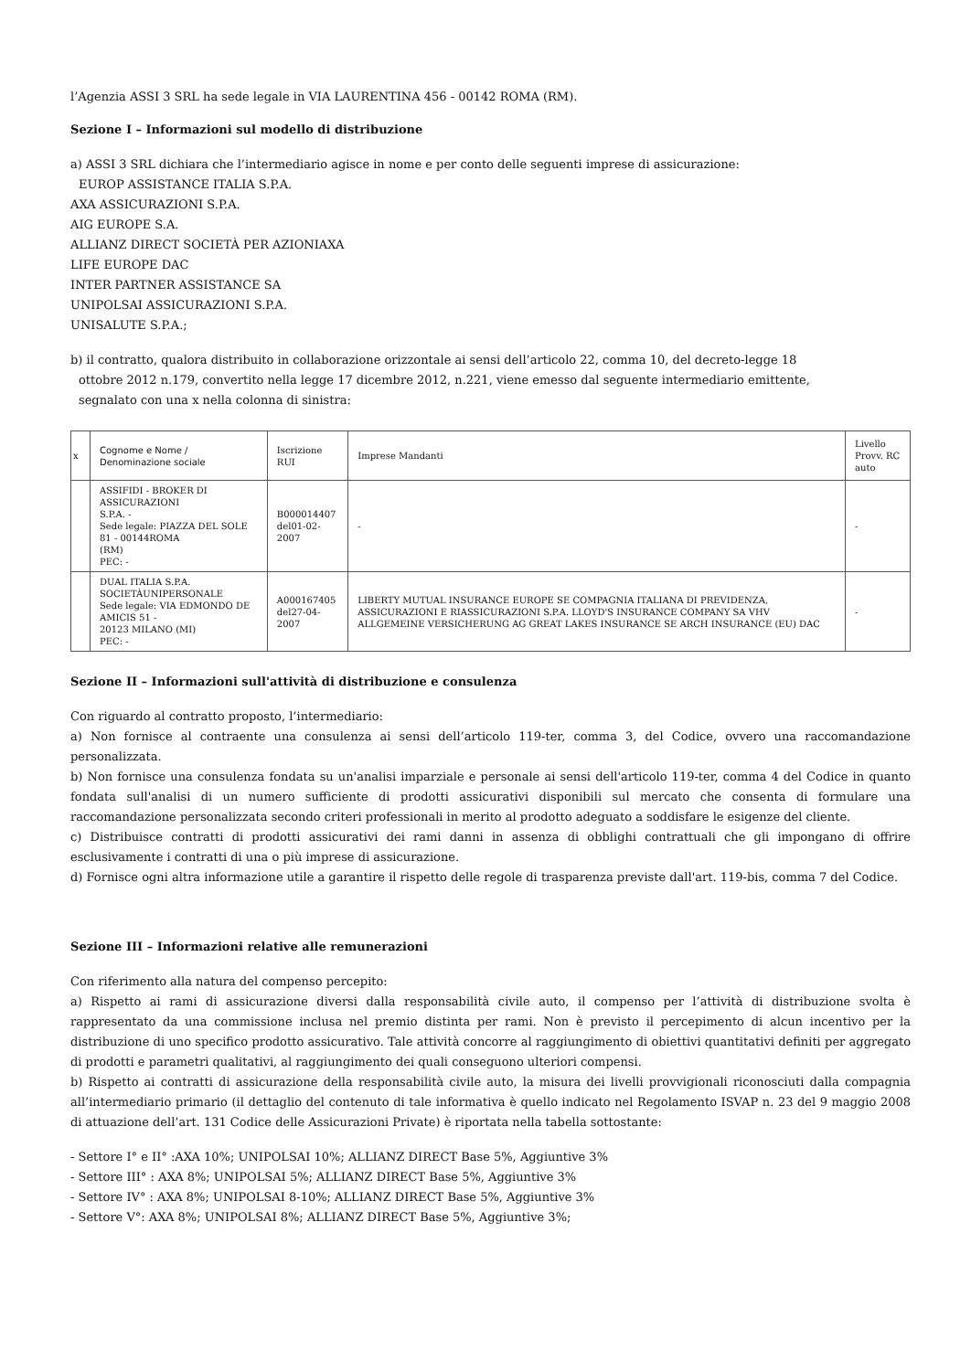l’Agenzia ASSI 3 SRL ha sede legale in VIA LAURENTINA 456 - 00142 ROMA (RM).
Sezione I – Informazioni sul modello di distribuzione
a) ASSI 3 SRL dichiara che l’intermediario agisce in nome e per conto delle seguenti imprese di assicurazione:
EUROP ASSISTANCE ITALIA S.P.A.
AXA ASSICURAZIONI S.P.A.
AIG EUROPE S.A.
ALLIANZ DIRECT SOCIETÀ PER AZIONIAXA
LIFE EUROPE DAC
INTER PARTNER ASSISTANCE SA
UNIPOLSAI ASSICURAZIONI S.P.A.
UNISALUTE S.P.A.;
b) il contratto, qualora distribuito in collaborazione orizzontale ai sensi dell’articolo 22, comma 10, del decreto-legge 18
ottobre 2012 n.179, convertito nella legge 17 dicembre 2012, n.221, viene emesso dal seguente intermediario emittente,
segnalato con una x nella colonna di sinistra:
| x | Cognome e Nome / Denominazione sociale | Iscrizione RUI | Imprese Mandanti | Livello Provv. RC auto |
| | ASSIFIDI - BROKER DI ASSICURAZIONI S.P.A. - Sede legale: PIAZZA DEL SOLE 81 - 00144ROMA (RM) PEC: - | B000014407 del01-02-2007 | - | - |
| | DUAL ITALIA S.P.A. SOCIETÀUNIPERSONALE Sede legale: VIA EDMONDO DE AMICIS 51 - 20123 MILANO (MI) PEC: - | A000167405 del27-04-2007 | LIBERTY MUTUAL INSURANCE EUROPE SE COMPAGNIA ITALIANA DI PREVIDENZA, ASSICURAZIONI E RIASSICURAZIONI S.P.A. LLOYD'S INSURANCE COMPANY SA VHV ALLGEMEINE VERSICHERUNG AG GREAT LAKES INSURANCE SE ARCH INSURANCE (EU) DAC | - |
Sezione II – Informazioni sull'attività di distribuzione e consulenza
Con riguardo al contratto proposto, l’intermediario:
a) Non fornisce al contraente una consulenza ai sensi dell’articolo 119-ter, comma 3, del Codice, ovvero una raccomandazione personalizzata.
b) Non fornisce una consulenza fondata su un'analisi imparziale e personale ai sensi dell'articolo 119-ter, comma 4 del Codice in quanto fondata sull'analisi di un numero sufficiente di prodotti assicurativi disponibili sul mercato che consenta di formulare una raccomandazione personalizzata secondo criteri professionali in merito al prodotto adeguato a soddisfare le esigenze del cliente.
c) Distribuisce contratti di prodotti assicurativi dei rami danni in assenza di obblighi contrattuali che gli impongano di offrire esclusivamente i contratti di una o più imprese di assicurazione.
d) Fornisce ogni altra informazione utile a garantire il rispetto delle regole di trasparenza previste dall'art. 119-bis, comma 7 del Codice.
Sezione III – Informazioni relative alle remunerazioni
Con riferimento alla natura del compenso percepito:
a) Rispetto ai rami di assicurazione diversi dalla responsabilità civile auto, il compenso per l’attività di distribuzione svolta è rappresentato da una commissione inclusa nel premio distinta per rami. Non è previsto il percepimento di alcun incentivo per la distribuzione di uno specifico prodotto assicurativo. Tale attività concorre al raggiungimento di obiettivi quantitativi definiti per aggregato di prodotti e parametri qualitativi, al raggiungimento dei quali conseguono ulteriori compensi.
b) Rispetto ai contratti di assicurazione della responsabilità civile auto, la misura dei livelli provvigionali riconosciuti dalla compagnia all’intermediario primario (il dettaglio del contenuto di tale informativa è quello indicato nel Regolamento ISVAP n. 23 del 9 maggio 2008 di attuazione dell’art. 131 Codice delle Assicurazioni Private) è riportata nella tabella sottostante:
- Settore I° e II° :AXA 10%; UNIPOLSAI 10%; ALLIANZ DIRECT Base 5%, Aggiuntive 3%
- Settore III° : AXA 8%; UNIPOLSAI 5%; ALLIANZ DIRECT Base 5%, Aggiuntive 3%
- Settore IV° : AXA 8%; UNIPOLSAI 8-10%; ALLIANZ DIRECT Base 5%, Aggiuntive 3%
- Settore V°: AXA 8%; UNIPOLSAI 8%; ALLIANZ DIRECT Base 5%, Aggiuntive 3%;